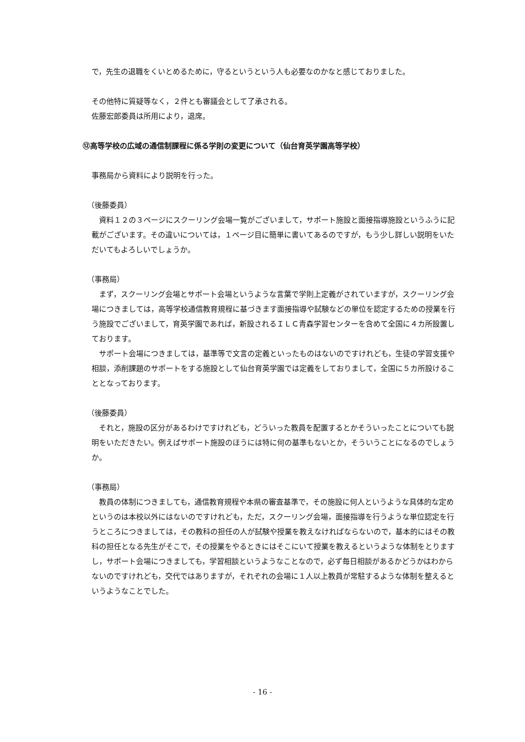で，先生の退職をくいとめるために，守るというという人も必要なのかなと感じておりました。
その他特に質疑等なく，２件とも審議会として了承される。
佐藤宏郎委員は所用により，退席。
⑫高等学校の広域の通信制課程に係る学則の変更について（仙台育英学園高等学校）
事務局から資料により説明を行った。
（後藤委員）
　資料１２の３ページにスクーリング会場一覧がございまして，サポート施設と面接指導施設というふうに記載がございます。その違いについては，１ページ目に簡単に書いてあるのですが，もう少し詳しい説明をいただいてもよろしいでしょうか。
（事務局）
　まず，スクーリング会場とサポート会場というような言葉で学則上定義がされていますが，スクーリング会場につきましては，高等学校通信教育規程に基づきます面接指導や試験などの単位を認定するための授業を行う施設でございまして，育英学園であれば，新設されるＩＬＣ青森学習センターを含めて全国に４カ所設置しております。
　サポート会場につきましては，基準等で文言の定義といったものはないのですけれども，生徒の学習支援や相談，添削課題のサポートをする施設として仙台育英学園では定義をしておりまして，全国に５カ所設けることとなっております。
（後藤委員）
　それと，施設の区分があるわけですけれども，どういった教員を配置するとかそういったことについても説明をいただきたい。例えばサポート施設のほうには特に何の基準もないとか，そういうことになるのでしょうか。
（事務局）
　教員の体制につきましても，通信教育規程や本県の審査基準で，その施設に何人というような具体的な定めというのは本校以外にはないのですけれども，ただ，スクーリング会場，面接指導を行うような単位認定を行うところにつきましては，その教科の担任の人が試験や授業を教えなければならないので，基本的にはその教科の担任となる先生がそこで，その授業をやるときにはそこにいて授業を教えるというような体制をとりますし，サポート会場につきましても，学習相談というようなことなので，必ず毎日相談があるかどうかはわからないのですけれども，交代ではありますが，それぞれの会場に１人以上教員が常駐するような体制を整えるというようなことでした。
- 16 -